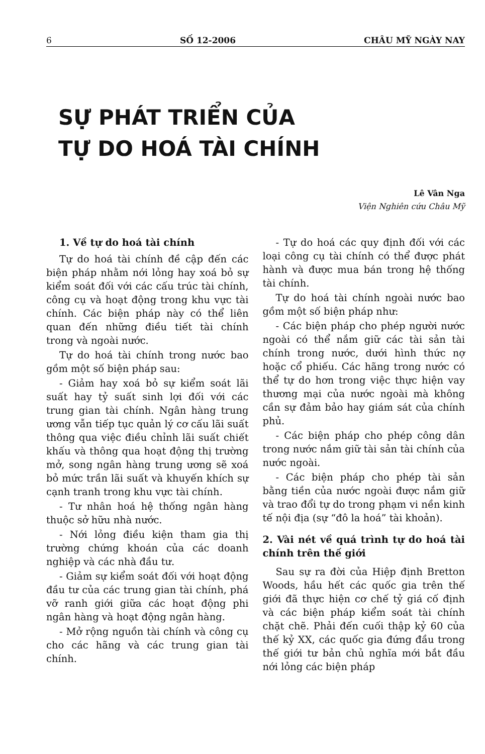6 SỐ 12-2006 CHÂU MỸ NGÀY NAY
SỰ PHÁT TRIỂN CỦA
TỰ DO HOÁ TÀI CHÍNH
Lê Vân Nga
Viện Nghiên cứu Châu Mỹ
1. Về tự do hoá tài chính
Tự do hoá tài chính đề cập đến các biện pháp nhằm nới lỏng hay xoá bỏ sự kiểm soát đối với các cấu trúc tài chính, công cụ và hoạt động trong khu vực tài chính. Các biện pháp này có thể liên quan đến những điều tiết tài chính trong và ngoài nước.
Tự do hoá tài chính trong nước bao gồm một số biện pháp sau:
- Giảm hay xoá bỏ sự kiểm soát lãi suất hay tỷ suất sinh lợi đối với các trung gian tài chính. Ngân hàng trung ương vẫn tiếp tục quản lý cơ cấu lãi suất thông qua việc điều chỉnh lãi suất chiết khấu và thông qua hoạt động thị trường mở, song ngân hàng trung ương sẽ xoá bỏ mức trần lãi suất và khuyến khích sự cạnh tranh trong khu vực tài chính.
- Tư nhân hoá hệ thống ngân hàng thuộc sở hữu nhà nước.
- Nới lỏng điều kiện tham gia thị trường chứng khoán của các doanh nghiệp và các nhà đầu tư.
- Giảm sự kiểm soát đối với hoạt động đầu tư của các trung gian tài chính, phá vỡ ranh giới giữa các hoạt động phi ngân hàng và hoạt động ngân hàng.
- Mở rộng nguồn tài chính và công cụ cho các hãng và các trung gian tài chính.
- Tự do hoá các quy định đối với các loại công cụ tài chính có thể được phát hành và được mua bán trong hệ thống tài chính.
Tự do hoá tài chính ngoài nước bao gồm một số biện pháp như:
- Các biện pháp cho phép người nước ngoài có thể nắm giữ các tài sản tài chính trong nước, dưới hình thức nợ hoặc cổ phiếu. Các hãng trong nước có thể tự do hơn trong việc thực hiện vay thương mại của nước ngoài mà không cần sự đảm bảo hay giám sát của chính phủ.
- Các biện pháp cho phép công dân trong nước nắm giữ tài sản tài chính của nước ngoài.
- Các biện pháp cho phép tài sản bằng tiền của nước ngoài được nắm giữ và trao đổi tự do trong phạm vi nền kinh tế nội địa (sự “đô la hoá” tài khoản).
2. Vài nét về quá trình tự do hoá tài chính trên thế giới
Sau sự ra đời của Hiệp định Bretton Woods, hầu hết các quốc gia trên thế giới đã thực hiện cơ chế tỷ giá cố định và các biện pháp kiểm soát tài chính chặt chẽ. Phải đến cuối thập kỷ 60 của thế kỷ XX, các quốc gia đứng đầu trong thế giới tư bản chủ nghĩa mới bắt đầu nới lỏng các biện pháp